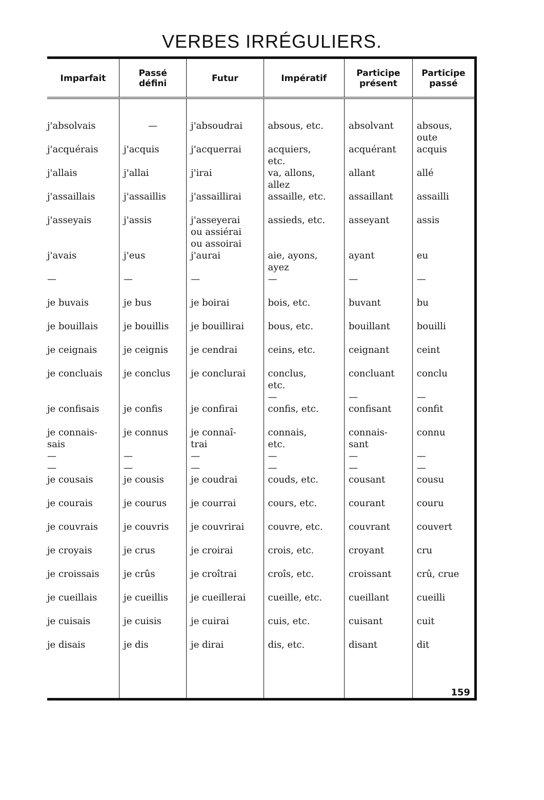VERBES IRRÉGULIERS.
| Imparfait | Passé défini | Futur | Impératif | Participe présent | Participe passé |
| --- | --- | --- | --- | --- | --- |
| j'absolvais | — | j'absoudrai | absous, etc. | absolvant | absous, oute |
| j'acquérais | j'acquis | j'acquerrai | acquiers, etc. | acquérant | acquis |
| j'allais | j'allai | j'irai | va, allons, allez | allant | allé |
| j'assaillais | j'assaillis | j'assaillirai | assaille, etc. | assaillant | assailli |
| j'asseyais | j'assis | j'asseyerai ou assiérai ou assoirai | assieds, etc. | asseyant | assis |
| j'avais | j'eus | j'aurai | aie, ayons, ayez | ayant | eu |
| — | — | — | — | — | — |
| je buvais | je bus | je boirai | bois, etc. | buvant | bu |
| je bouillais | je bouillis | je bouillirai | bous, etc. | bouillant | bouilli |
| je ceignais | je ceignis | je cendrai | ceins, etc. | ceignant | ceint |
| je concluais | je conclus | je conclurai | conclus, etc. — | concluant — | conclu — |
| je confisais | je confis | je confirai | confis, etc. | confisant | confit |
| je connais- sais — — | je connus — — | je connaî- trai — — | connais, etc. — — | connais- sant — — | connu — — |
| je cousais | je cousis | je coudrai | couds, etc. | cousant | cousu |
| je courais | je courus | je courrai | cours, etc. | courant | couru |
| je couvrais | je couvris | je couvrirai | couvre, etc. | couvrant | couvert |
| je croyais | je crus | je croirai | crois, etc. | croyant | cru |
| je croissais | je crûs | je croîtrai | croîs, etc. | croissant | crû, crue |
| je cueillais | je cueillis | je cueillerai | cueille, etc. | cueillant | cueilli |
| je cuisais | je cuisis | je cuirai | cuis, etc. | cuisant | cuit |
| je disais | je dis | je dirai | dis, etc. | disant | dit |
| | | | | | 159 |